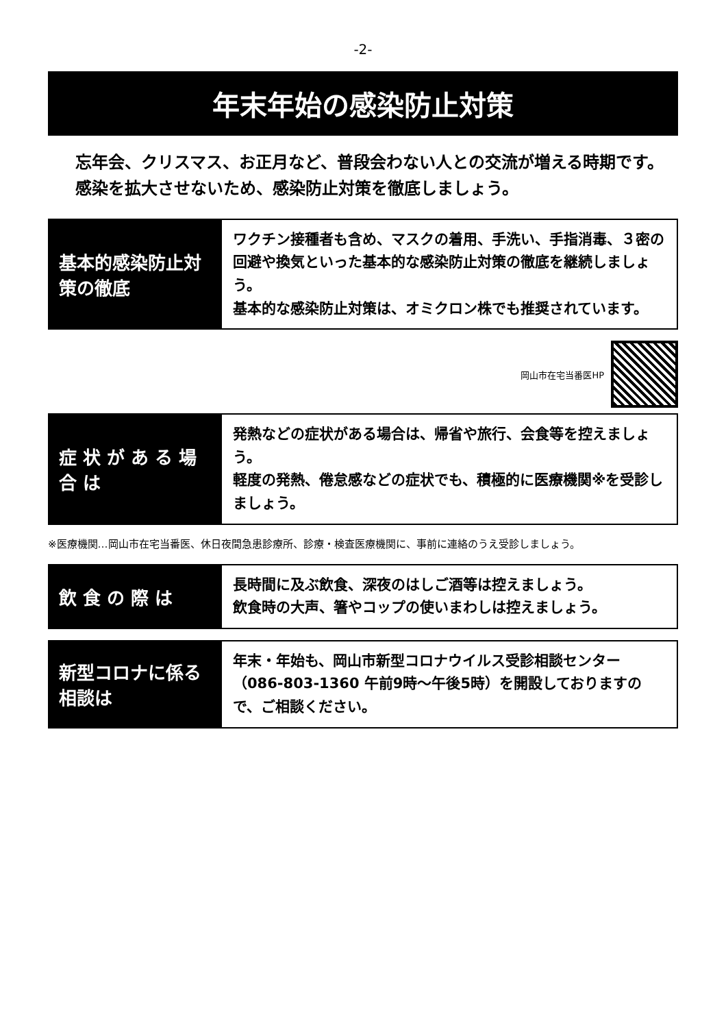-2-
年末年始の感染防止対策
忘年会、クリスマス、お正月など、普段会わない人との交流が増える時期です。
感染を拡大させないため、感染防止対策を徹底しましょう。
基本的感染防止対策の徹底
ワクチン接種者も含め、マスクの着用、手洗い、手指消毒、３密の回避や換気といった基本的な感染防止対策の徹底を継続しましょう。
基本的な感染防止対策は、オミクロン株でも推奨されています。
岡山市在宅当番医HP
症 状 が あ る 場 合 は
発熱などの症状がある場合は、帰省や旅行、会食等を控えましょう。
軽度の発熱、倦怠感などの症状でも、積極的に医療機関※を受診しましょう。
※医療機関…岡山市在宅当番医、休日夜間急患診療所、診療・検査医療機関に、事前に連絡のうえ受診しましょう。
飲 食 の 際 は
長時間に及ぶ飲食、深夜のはしご酒等は控えましょう。
飲食時の大声、箸やコップの使いまわしは控えましょう。
新型コロナに係る相談は
年末・年始も、岡山市新型コロナウイルス受診相談センター（086-803-1360 午前9時～午後5時）を開設しておりますので、ご相談ください。